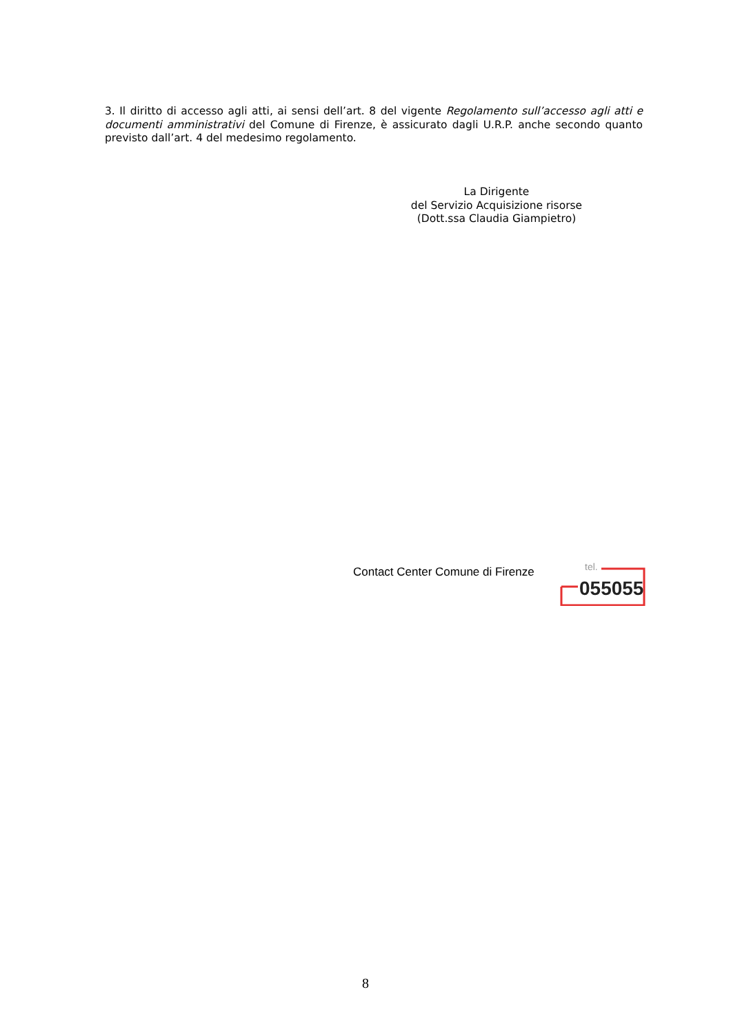3. Il diritto di accesso agli atti, ai sensi dell’art. 8 del vigente Regolamento sull’accesso agli atti e documenti amministrativi del Comune di Firenze, è assicurato dagli U.R.P. anche secondo quanto previsto dall’art. 4 del medesimo regolamento.
La Dirigente
del Servizio Acquisizione risorse
(Dott.ssa Claudia Giampietro)
Contact Center Comune di Firenze
tel.
055055
8